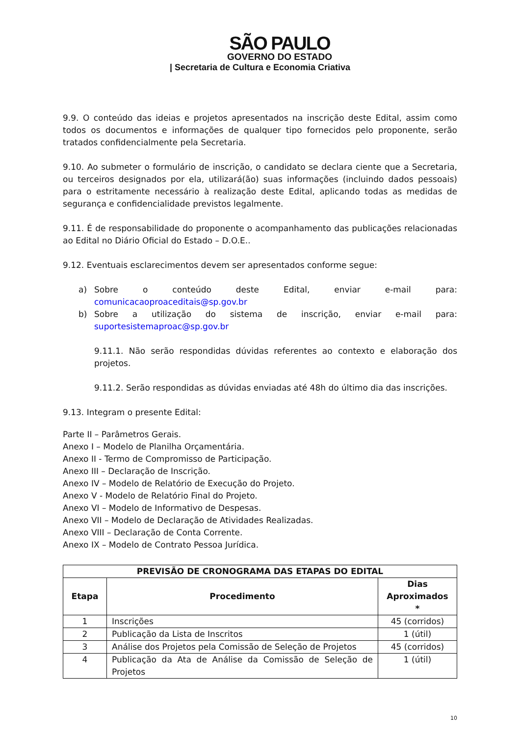SÃO PAULO
GOVERNO DO ESTADO
| Secretaria de Cultura e Economia Criativa
9.9. O conteúdo das ideias e projetos apresentados na inscrição deste Edital, assim como todos os documentos e informações de qualquer tipo fornecidos pelo proponente, serão tratados confidencialmente pela Secretaria.
9.10. Ao submeter o formulário de inscrição, o candidato se declara ciente que a Secretaria, ou terceiros designados por ela, utilizará(ão) suas informações (incluindo dados pessoais) para o estritamente necessário à realização deste Edital, aplicando todas as medidas de segurança e confidencialidade previstos legalmente.
9.11. É de responsabilidade do proponente o acompanhamento das publicações relacionadas ao Edital no Diário Oficial do Estado – D.O.E..
9.12. Eventuais esclarecimentos devem ser apresentados conforme segue:
a) Sobre o conteúdo deste Edital, enviar e-mail para: comunicacaoproaceditais@sp.gov.br
b) Sobre a utilização do sistema de inscrição, enviar e-mail para: suportesistemaproac@sp.gov.br
9.11.1. Não serão respondidas dúvidas referentes ao contexto e elaboração dos projetos.
9.11.2. Serão respondidas as dúvidas enviadas até 48h do último dia das inscrições.
9.13. Integram o presente Edital:
Parte II – Parâmetros Gerais.
Anexo I – Modelo de Planilha Orçamentária.
Anexo II - Termo de Compromisso de Participação.
Anexo III – Declaração de Inscrição.
Anexo IV – Modelo de Relatório de Execução do Projeto.
Anexo V - Modelo de Relatório Final do Projeto.
Anexo VI – Modelo de Informativo de Despesas.
Anexo VII – Modelo de Declaração de Atividades Realizadas.
Anexo VIII – Declaração de Conta Corrente.
Anexo IX – Modelo de Contrato Pessoa Jurídica.
| PREVISÃO DE CRONOGRAMA DAS ETAPAS DO EDITAL | | |
| --- | --- | --- |
| Etapa | Procedimento | Dias Aproximados * |
| 1 | Inscrições | 45 (corridos) |
| 2 | Publicação da Lista de Inscritos | 1 (útil) |
| 3 | Análise dos Projetos pela Comissão de Seleção de Projetos | 45 (corridos) |
| 4 | Publicação da Ata de Análise da Comissão de Seleção de Projetos | 1 (útil) |
10